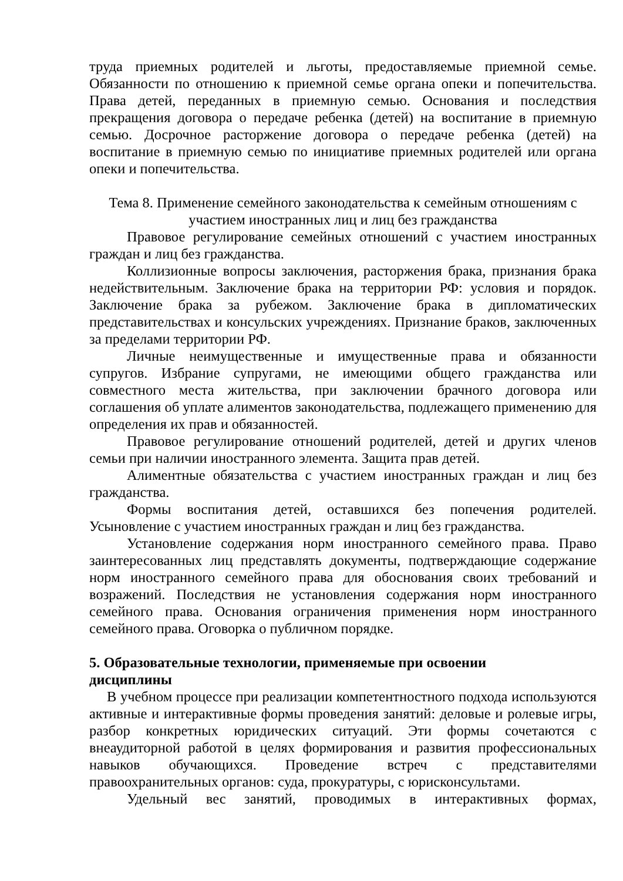труда приемных родителей и льготы, предоставляемые приемной семье. Обязанности по отношению к приемной семье органа опеки и попечительства. Права детей, переданных в приемную семью. Основания и последствия прекращения договора о передаче ребенка (детей) на воспитание в приемную семью. Досрочное расторжение договора о передаче ребенка (детей) на воспитание в приемную семью по инициативе приемных родителей или органа опеки и попечительства.
Тема 8. Применение семейного законодательства к семейным отношениям с
участием иностранных лиц и лиц без гражданства
Правовое регулирование семейных отношений с участием иностранных граждан и лиц без гражданства.
Коллизионные вопросы заключения, расторжения брака, признания брака недействительным. Заключение брака на территории РФ: условия и порядок. Заключение брака за рубежом. Заключение брака в дипломатических представительствах и консульских учреждениях. Признание браков, заключенных за пределами территории РФ.
Личные неимущественные и имущественные права и обязанности супругов. Избрание супругами, не имеющими общего гражданства или совместного места жительства, при заключении брачного договора или соглашения об уплате алиментов законодательства, подлежащего применению для определения их прав и обязанностей.
Правовое регулирование отношений родителей, детей и других членов семьи при наличии иностранного элемента. Защита прав детей.
Алиментные обязательства с участием иностранных граждан и лиц без гражданства.
Формы воспитания детей, оставшихся без попечения родителей. Усыновление с участием иностранных граждан и лиц без гражданства.
Установление содержания норм иностранного семейного права. Право заинтересованных лиц представлять документы, подтверждающие содержание норм иностранного семейного права для обоснования своих требований и возражений. Последствия не установления содержания норм иностранного семейного права. Основания ограничения применения норм иностранного семейного права. Оговорка о публичном порядке.
5. Образовательные технологии, применяемые при освоении
дисциплины
В учебном процессе при реализации компетентностного подхода используются активные и интерактивные формы проведения занятий: деловые и ролевые игры, разбор конкретных юридических ситуаций. Эти формы сочетаются с внеаудиторной работой в целях формирования и развития профессиональных навыков обучающихся. Проведение встреч с представителями правоохранительных органов: суда, прокуратуры, с юрисконсультами.
Удельный вес занятий, проводимых в интерактивных формах,